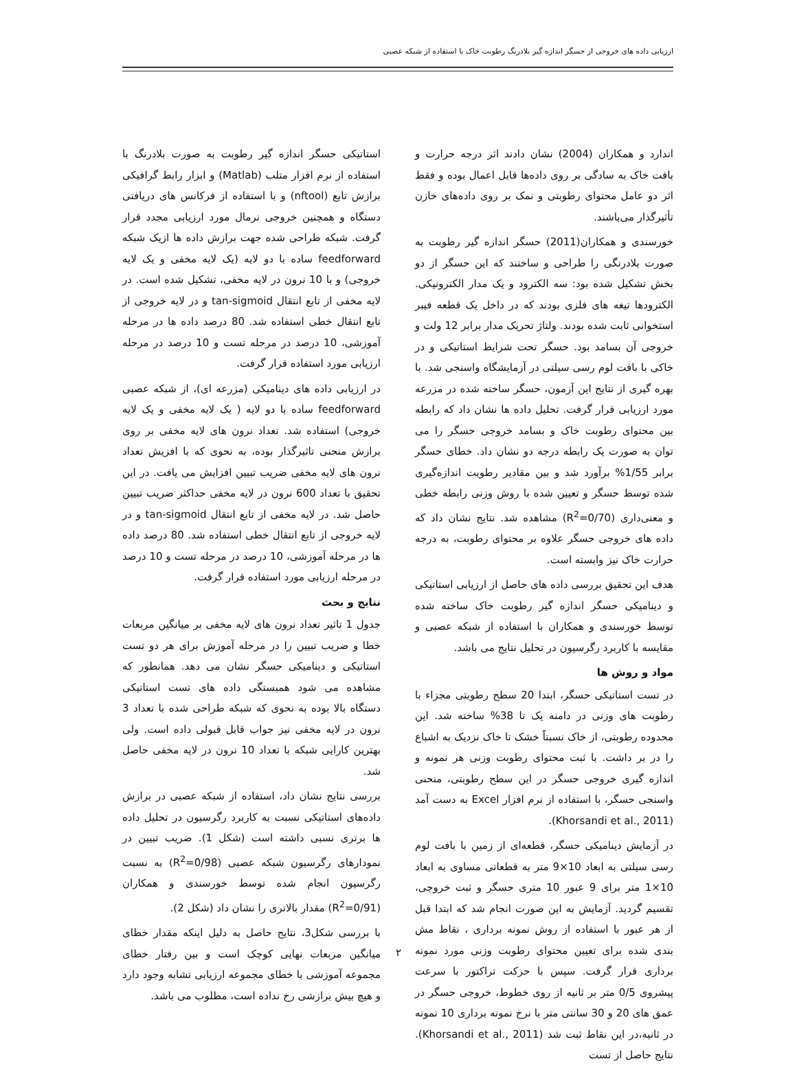ارزیابی داده های خروجی از حسگر اندازه گیر بلادرنگ رطوبت خاک با استفاده از شبکه عصبی
اندارد و همکاران (2004) نشان دادند اثر درجه حرارت و بافت خاک به سادگی بر روی داده‌ها قابل اعمال بوده و فقط اثر دو عامل محتوای رطوبتی و نمک بر روی داده‌های خازن تأثیرگذار می‌باشند.
خورسندی و همکاران(2011) حسگر اندازه گیر رطوبت به صورت بلادرنگی را طراحی و ساختند که این حسگر از دو بخش تشکیل شده بود: سه الکترود و یک مدار الکترونیکی. الکترودها تیغه های فلزی بودند که در داخل یک قطعه فیبر استخوانی ثابت شده بودند. ولتاژ تحریک مدار برابر 12 ولت و خروجی آن بسامد بود. حسگر تحت شرایط استاتیکی و در خاکی با بافت لوم رسی سیلتی در آزمایشگاه واسنجی شد. با بهره گیری از نتایج این آزمون، حسگر ساخته شده در مزرعه مورد ارزیابی قرار گرفت. تحلیل داده ها نشان داد که رابطه بین محتوای رطوبت خاک و بسامد خروجی حسگر را می توان به صورت یک رابطه درجه دو نشان داد. خطای حسگر برابر 1/55% برآورد شد و بین مقادیر رطوبت اندازه‌گیری شده توسط حسگر و تعیین شده با روش وزنی رابطه خطی و معنی‌داری (R<sup>2</sup>=0/70) مشاهده شد. نتایج نشان داد که داده های خروجی حسگر علاوه بر محتوای رطوبت، به درجه حرارت خاک نیز وابسته است.
هدف این تحقیق بررسی داده های حاصل از ارزیابی استاتیکی و دینامیکی حسگر اندازه گیر رطوبت خاک ساخته شده توسط خورسندی و همکاران با استفاده از شبکه عصبی و مقایسه با کاربرد رگرسیون در تحلیل نتایج می باشد.
مواد و روش ها
در تست استاتیکی حسگر، ابتدا 20 سطح رطوبتی مجزاء با رطوبت های وزنی در دامنه یک تا 38% ساخته شد. این محدوده رطوبتی، از خاک نسبتاً خشک تا خاک نزدیک به اشباع را در بر داشت. با ثبت محتوای رطوبت وزنی هر نمونه و اندازه گیری خروجی حسگر در این سطح رطوبتی، منحنی واسنجی حسگر، با استفاده از نرم افزار Excel به دست آمد (Khorsandi et al., 2011).
در آزمایش دینامیکی حسگر، قطعه‌ای از زمین با بافت لوم رسی سیلتی به ابعاد 10×9 متر به قطعاتی مساوی به ابعاد 10×1 متر برای 9 عبور 10 متری حسگر و ثبت خروجی، تقسیم گردید. آزمایش به این صورت انجام شد که ابتدا قبل از هر عبور با استفاده از روش نمونه برداری ، نقاط مش بندی شده برای تعیین محتوای رطوبت وزنی مورد نمونه برداری قرار گرفت. سپس با حرکت تراکتور با سرعت پیشروی 0/5 متر بر ثانیه از روی خطوط، خروجی حسگر در عمق های 20 و 30 سانتی متر با نرخ نمونه برداری 10 نمونه در ثانیه،در این نقاط ثبت شد (Khorsandi et al., 2011). نتایج حاصل از تست
استاتیکی حسگر اندازه گیر رطوبت به صورت بلادرنگ با استفاده از نرم افزار متلب (Matlab) و ابزار رابط گرافیکی برازش تابع (nftool) و با استفاده از فرکانس های دریافتی دستگاه و همچنین خروجی نرمال مورد ارزیابی مجدد قرار گرفت. شبکه طراحی شده جهت برازش داده ها ازیک شبکه feedforward ساده با دو لایه (یک لایه مخفی و یک لایه خروجی) و با 10 نرون در لایه مخفی، تشکیل شده است. در لایه مخفی از تابع انتقال tan-sigmoid و در لایه خروجی از تابع انتقال خطی استفاده شد. 80 درصد داده ها در مرحله آموزشی، 10 درصد در مرحله تست و 10 درصد در مرحله ارزیابی مورد استفاده قرار گرفت.
در ارزیابی داده های دینامیکی (مزرعه ای)، از شبکه عصبی feedforward ساده با دو لایه ( یک لایه مخفی و یک لایه خروجی) استفاده شد. تعداد نرون های لایه مخفی بر روی برازش منحنی تاثیرگذار بوده، به نحوی که با افزیش تعداد نرون های لایه مخفی ضریب تبیین افزایش می یافت. در این تحقیق با تعداد 600 نرون در لایه مخفی حداکثر ضریب تبیین حاصل شد. در لایه مخفی از تابع انتقال tan-sigmoid و در لایه خروجی از تابع انتقال خطی استفاده شد. 80 درصد داده ها در مرحله آموزشی، 10 درصد در مرحله تست و 10 درصد در مرحله ارزیابی مورد استفاده قرار گرفت.
نتایج و بحث
جدول 1 تاثیر تعداد نرون های لایه مخفی بر میانگین مربعات خطا و ضریب تبیین را در مرحله آموزش برای هر دو تست استاتیکی و دینامیکی حسگر نشان می دهد. همانطور که مشاهده می شود همبستگی داده های تست استاتیکی دستگاه بالا بوده به نحوی که شبکه طراحی شده با تعداد 3 نرون در لایه مخفی نیز جواب قابل قبولی داده است. ولی بهترین کارایی شبکه با تعداد 10 نرون در لایه مخفی حاصل شد.
بررسی نتایج نشان داد، استفاده از شبکه عصبی در برازش داده‌های استاتیکی نسبت به کاربرد رگرسیون در تحلیل داده ها برتری نسبی داشته است (شکل 1). ضریب تبیین در نمودارهای رگرسیون شبکه عصبی (R<sup>2</sup>=0/98) به نسبت رگرسیون انجام شده توسط خورسندی و همکاران (R<sup>2</sup>=0/91) مقدار بالاتری را نشان داد (شکل 2).
با بررسی شکل3، نتایج حاصل به دلیل اینکه مقدار خطای میانگین مربعات نهایی کوچک است و بین رفتار خطای مجموعه آموزشی با خطای مجموعه ارزیابی تشابه وجود دارد و هیچ بیش برازشی رخ نداده است، مطلوب می باشد.
۲